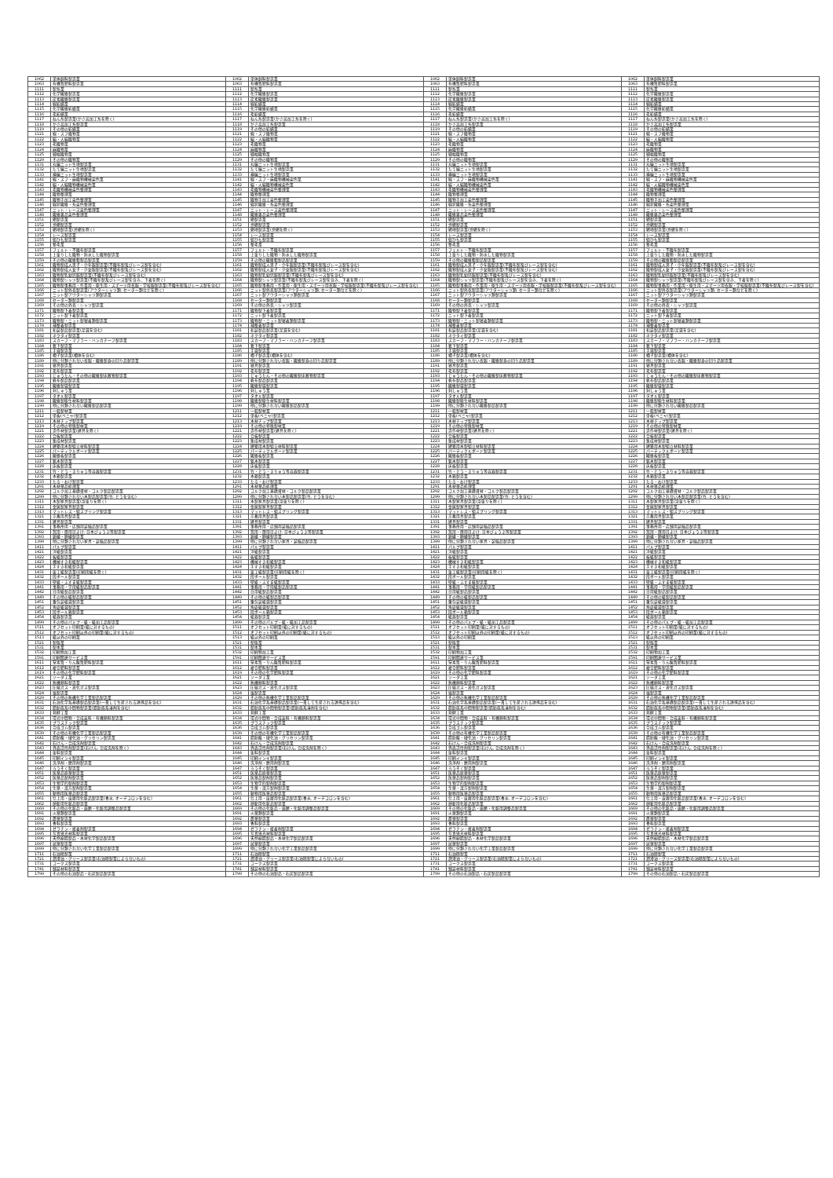| 1062 | 単体飼料製造業 | 1062 | 単体飼料製造業 | 1062 | 単体飼料製造業 | 1062 | 単体飼料製造業 |
| 1063 | 有機質肥料製造業 | 1063 | 有機質肥料製造業 | 1063 | 有機質肥料製造業 | 1063 | 有機質肥料製造業 |
| 1111 | 製糸業 | 1111 | 製糸業 | 1111 | 製糸業 | 1111 | 製糸業 |
| 1112 | 化学繊維製造業 | 1112 | 化学繊維製造業 | 1112 | 化学繊維製造業 | 1112 | 化学繊維製造業 |
| 1113 | 炭素繊維製造業 | 1113 | 炭素繊維製造業 | 1113 | 炭素繊維製造業 | 1113 | 炭素繊維製造業 |
| 1114 | 綿紡績業 | 1114 | 綿紡績業 | 1114 | 綿紡績業 | 1114 | 綿紡績業 |
| 1115 | 化学繊維紡績業 | 1115 | 化学繊維紡績業 | 1115 | 化学繊維紡績業 | 1115 | 化学繊維紡績業 |
| 1116 | 毛紡績業 | 1116 | 毛紡績業 | 1116 | 毛紡績業 | 1116 | 毛紡績業 |
| 1117 | ねん糸製造業(かさ高加工糸を除く) | 1117 | ねん糸製造業(かさ高加工糸を除く) | 1117 | ねん糸製造業(かさ高加工糸を除く) | 1117 | ねん糸製造業(かさ高加工糸を除く) |
| 1118 | かさ高加工糸製造業 | 1118 | かさ高加工糸製造業 | 1118 | かさ高加工糸製造業 | 1118 | かさ高加工糸製造業 |
| 1119 | その他の紡績業 | 1119 | その他の紡績業 | 1119 | その他の紡績業 | 1119 | その他の紡績業 |
| 1121 | 綿・スフ織物業 | 1121 | 綿・スフ織物業 | 1121 | 綿・スフ織物業 | 1121 | 綿・スフ織物業 |
| 1122 | 絹・人絹織物業 | 1122 | 絹・人絹織物業 | 1122 | 絹・人絹織物業 | 1122 | 絹・人絹織物業 |
| 1123 | 毛織物業 | 1123 | 毛織物業 | 1123 | 毛織物業 | 1123 | 毛織物業 |
| 1124 | 麻織物業 | 1124 | 麻織物業 | 1124 | 麻織物業 | 1124 | 麻織物業 |
| 1125 | 細幅織物業 | 1125 | 細幅織物業 | 1125 | 細幅織物業 | 1125 | 細幅織物業 |
| 1129 | その他の織物業 | 1129 | その他の織物業 | 1129 | その他の織物業 | 1129 | その他の織物業 |
| 1131 | 丸編ニット生地製造業 | 1131 | 丸編ニット生地製造業 | 1131 | 丸編ニット生地製造業 | 1131 | 丸編ニット生地製造業 |
| 1132 | たて編ニット生地製造業 | 1132 | たて編ニット生地製造業 | 1132 | たて編ニット生地製造業 | 1132 | たて編ニット生地製造業 |
| 1133 | 横編ニット生地製造業 | 1133 | 横編ニット生地製造業 | 1133 | 横編ニット生地製造業 | 1133 | 横編ニット生地製造業 |
| 1141 | 綿・スフ・麻織物機械染色業 | 1141 | 綿・スフ・麻織物機械染色業 | 1141 | 綿・スフ・麻織物機械染色業 | 1141 | 綿・スフ・麻織物機械染色業 |
| 1142 | 絹・人絹織物機械染色業 | 1142 | 絹・人絹織物機械染色業 | 1142 | 絹・人絹織物機械染色業 | 1142 | 絹・人絹織物機械染色業 |
| 1143 | 毛織物機械染色整理業 | 1143 | 毛織物機械染色整理業 | 1143 | 毛織物機械染色整理業 | 1143 | 毛織物機械染色整理業 |
| 1144 | 織物整理業 | 1144 | 織物整理業 | 1144 | 織物整理業 | 1144 | 織物整理業 |
| 1145 | 織物手加工染色整理業 | 1145 | 織物手加工染色整理業 | 1145 | 織物手加工染色整理業 | 1145 | 織物手加工染色整理業 |
| 1146 | 綿状繊維・糸染色整理業 | 1146 | 綿状繊維・糸染色整理業 | 1146 | 綿状繊維・糸染色整理業 | 1146 | 綿状繊維・糸染色整理業 |
| 1147 | ニット・レース染色整理業 | 1147 | ニット・レース染色整理業 | 1147 | ニット・レース染色整理業 | 1147 | ニット・レース染色整理業 |
| 1148 | 繊維雑品染色整理業 | 1148 | 繊維雑品染色整理業 | 1148 | 繊維雑品染色整理業 | 1148 | 繊維雑品染色整理業 |
| 1151 | 網製造業 | 1151 | 網製造業 | 1151 | 網製造業 | 1151 | 網製造業 |
| 1152 | 漁網製造業 | 1152 | 漁網製造業 | 1152 | 漁網製造業 | 1152 | 漁網製造業 |
| 1153 | 網地製造業(漁網を除く) | 1153 | 網地製造業(漁網を除く) | 1153 | 網地製造業(漁網を除く) | 1153 | 網地製造業(漁網を除く) |
| 1154 | レース製造業 | 1154 | レース製造業 | 1154 | レース製造業 | 1154 | レース製造業 |
| 1155 | 組ひも製造業 | 1155 | 組ひも製造業 | 1155 | 組ひも製造業 | 1155 | 組ひも製造業 |
| 1156 | 整毛業 | 1156 | 整毛業 | 1156 | 整毛業 | 1156 | 整毛業 |
| 1157 | フェルト・不織布製造業 | 1157 | フェルト・不織布製造業 | 1157 | フェルト・不織布製造業 | 1157 | フェルト・不織布製造業 |
| 1158 | 上塗りした織物・防水した織物製造業 | 1158 | 上塗りした織物・防水した織物製造業 | 1158 | 上塗りした織物・防水した織物製造業 | 1158 | 上塗りした織物・防水した織物製造業 |
| 1159 | その他の繊維粗製品製造業 | 1159 | その他の繊維粗製品製造業 | 1159 | その他の繊維粗製品製造業 | 1159 | その他の繊維粗製品製造業 |
| 1161 | 織物製成人男子・少年服製造業(不織布製及びレース製を含む) | 1161 | 織物製成人男子・少年服製造業(不織布製及びレース製を含む) | 1161 | 織物製成人男子・少年服製造業(不織布製及びレース製を含む) | 1161 | 織物製成人男子・少年服製造業(不織布製及びレース製を含む) |
| 1162 | 織物製成人女子・少女服製造業(不織布製及びレース製を含む) | 1162 | 織物製成人女子・少女服製造業(不織布製及びレース製を含む) | 1162 | 織物製成人女子・少女服製造業(不織布製及びレース製を含む) | 1162 | 織物製成人女子・少女服製造業(不織布製及びレース製を含む) |
| 1163 | 織物製乳幼児服製造業(不織布製及びレース製を含む) | 1163 | 織物製乳幼児服製造業(不織布製及びレース製を含む) | 1163 | 織物製乳幼児服製造業(不織布製及びレース製を含む) | 1163 | 織物製乳幼児服製造業(不織布製及びレース製を含む) |
| 1164 | 織物製シャツ製造業(不織布製及びレース製を含み、下着を除く) | 1164 | 織物製シャツ製造業(不織布製及びレース製を含み、下着を除く) | 1164 | 織物製シャツ製造業(不織布製及びレース製を含み、下着を除く) | 1164 | 織物製シャツ製造業(不織布製及びレース製を含み、下着を除く) |
| 1165 | 織物製事務用・作業用・衛生用・スポーツ用衣服・学校服製造業(不織布製及びレース製を含む) | 1165 | 織物製事務用・作業用・衛生用・スポーツ用衣服・学校服製造業(不織布製及びレース製を含む) | 1165 | 織物製事務用・作業用・衛生用・スポーツ用衣服・学校服製造業(不織布製及びレース製を含む) | 1165 | 織物製事務用・作業用・衛生用・スポーツ用衣服・学校服製造業(不織布製及びレース製を含む) |
| 1166 | ニット製外衣製造業(アウターシャツ類, セーター類などを除く) | 1166 | ニット製外衣製造業(アウターシャツ類, セーター類などを除く) | 1166 | ニット製外衣製造業(アウターシャツ類, セーター類などを除く) | 1166 | ニット製外衣製造業(アウターシャツ類, セーター類などを除く) |
| 1167 | ニット製アウターシャツ類製造業 | 1167 | ニット製アウターシャツ類製造業 | 1167 | ニット製アウターシャツ類製造業 | 1167 | ニット製アウターシャツ類製造業 |
| 1168 | セーター類製造業 | 1168 | セーター類製造業 | 1168 | セーター類製造業 | 1168 | セーター類製造業 |
| 1169 | その他の外衣・シャツ製造業 | 1169 | その他の外衣・シャツ製造業 | 1169 | その他の外衣・シャツ製造業 | 1169 | その他の外衣・シャツ製造業 |
| 1171 | 織物製下着製造業 | 1171 | 織物製下着製造業 | 1171 | 織物製下着製造業 | 1171 | 織物製下着製造業 |
| 1172 | ニット製下着製造業 | 1172 | ニット製下着製造業 | 1172 | ニット製下着製造業 | 1172 | ニット製下着製造業 |
| 1173 | 織物製・ニット製寝着類製造業 | 1173 | 織物製・ニット製寝着類製造業 | 1173 | 織物製・ニット製寝着類製造業 | 1173 | 織物製・ニット製寝着類製造業 |
| 1174 | 補整着製造業 | 1174 | 補整着製造業 | 1174 | 補整着製造業 | 1174 | 補整着製造業 |
| 1181 | 和装製品製造業(足袋を含む) | 1181 | 和装製品製造業(足袋を含む) | 1181 | 和装製品製造業(足袋を含む) | 1181 | 和装製品製造業(足袋を含む) |
| 1182 | ネクタイ製造業 | 1182 | ネクタイ製造業 | 1182 | ネクタイ製造業 | 1182 | ネクタイ製造業 |
| 1183 | スカーフ・マフラー・ハンカチーフ製造業 | 1183 | スカーフ・マフラー・ハンカチーフ製造業 | 1183 | スカーフ・マフラー・ハンカチーフ製造業 | 1183 | スカーフ・マフラー・ハンカチーフ製造業 |
| 1184 | 靴下製造業 | 1184 | 靴下製造業 | 1184 | 靴下製造業 | 1184 | 靴下製造業 |
| 1185 | 手袋製造業 | 1185 | 手袋製造業 | 1185 | 手袋製造業 | 1185 | 手袋製造業 |
| 1186 | 帽子製造業(帽体を含む) | 1186 | 帽子製造業(帽体を含む) | 1186 | 帽子製造業(帽体を含む) | 1186 | 帽子製造業(帽体を含む) |
| 1189 | 他に分類されない衣服・繊維製身の回り品製造業 | 1189 | 他に分類されない衣服・繊維製身の回り品製造業 | 1189 | 他に分類されない衣服・繊維製身の回り品製造業 | 1189 | 他に分類されない衣服・繊維製身の回り品製造業 |
| 1191 | 寝具製造業 | 1191 | 寝具製造業 | 1191 | 寝具製造業 | 1191 | 寝具製造業 |
| 1192 | 毛布製造業 | 1192 | 毛布製造業 | 1192 | 毛布製造業 | 1192 | 毛布製造業 |
| 1193 | じゅうたん・その他の繊維製床敷物製造業 | 1193 | じゅうたん・その他の繊維製床敷物製造業 | 1193 | じゅうたん・その他の繊維製床敷物製造業 | 1193 | じゅうたん・その他の繊維製床敷物製造業 |
| 1194 | 帆布製品製造業 | 1194 | 帆布製品製造業 | 1194 | 帆布製品製造業 | 1194 | 帆布製品製造業 |
| 1195 | 繊維製袋製造業 | 1195 | 繊維製袋製造業 | 1195 | 繊維製袋製造業 | 1195 | 繊維製袋製造業 |
| 1196 | 刺しゅう業 | 1196 | 刺しゅう業 | 1196 | 刺しゅう業 | 1196 | 刺しゅう業 |
| 1197 | タオル製造業 | 1197 | タオル製造業 | 1197 | タオル製造業 | 1197 | タオル製造業 |
| 1198 | 繊維製衛生材料製造業 | 1198 | 繊維製衛生材料製造業 | 1198 | 繊維製衛生材料製造業 | 1198 | 繊維製衛生材料製造業 |
| 1199 | 他に分類されない繊維製品製造業 | 1199 | 他に分類されない繊維製品製造業 | 1199 | 他に分類されない繊維製品製造業 | 1199 | 他に分類されない繊維製品製造業 |
| 1211 | 一般製材業 | 1211 | 一般製材業 | 1211 | 一般製材業 | 1211 | 一般製材業 |
| 1212 | 単板(ベニヤ)製造業 | 1212 | 単板(ベニヤ)製造業 | 1212 | 単板(ベニヤ)製造業 | 1212 | 単板(ベニヤ)製造業 |
| 1213 | 木材チップ製造業 | 1213 | 木材チップ製造業 | 1213 | 木材チップ製造業 | 1213 | 木材チップ製造業 |
| 1219 | その他の特殊製材業 | 1219 | その他の特殊製材業 | 1219 | その他の特殊製材業 | 1219 | その他の特殊製材業 |
| 1221 | 造作材製造業(建具を除く) | 1221 | 造作材製造業(建具を除く) | 1221 | 造作材製造業(建具を除く) | 1221 | 造作材製造業(建具を除く) |
| 1222 | 合板製造業 | 1222 | 合板製造業 | 1222 | 合板製造業 | 1222 | 合板製造業 |
| 1223 | 集成材製造業 | 1223 | 集成材製造業 | 1223 | 集成材製造業 | 1223 | 集成材製造業 |
| 1224 | 建築用木製組立材料製造業 | 1224 | 建築用木製組立材料製造業 | 1224 | 建築用木製組立材料製造業 | 1224 | 建築用木製組立材料製造業 |
| 1225 | パーティクルボード製造業 | 1225 | パーティクルボード製造業 | 1225 | パーティクルボード製造業 | 1225 | パーティクルボード製造業 |
| 1226 | 繊維板製造業 | 1226 | 繊維板製造業 | 1226 | 繊維板製造業 | 1226 | 繊維板製造業 |
| 1227 | 銘木製造業 | 1227 | 銘木製造業 | 1227 | 銘木製造業 | 1227 | 銘木製造業 |
| 1228 | 床板製造業 | 1228 | 床板製造業 | 1228 | 床板製造業 | 1228 | 床板製造業 |
| 1231 | 竹・とう・きりゅう等容器製造業 | 1231 | 竹・とう・きりゅう等容器製造業 | 1231 | 竹・とう・きりゅう等容器製造業 | 1231 | 竹・とう・きりゅう等容器製造業 |
| 1232 | 木箱製造業 | 1232 | 木箱製造業 | 1232 | 木箱製造業 | 1232 | 木箱製造業 |
| 1233 | たる・おけ製造業 | 1233 | たる・おけ製造業 | 1233 | たる・おけ製造業 | 1233 | たる・おけ製造業 |
| 1291 | 木材薬品処理業 | 1291 | 木材薬品処理業 | 1291 | 木材薬品処理業 | 1291 | 木材薬品処理業 |
| 1292 | コルク加工基礎資材・コルク製品製造業 | 1292 | コルク加工基礎資材・コルク製品製造業 | 1292 | コルク加工基礎資材・コルク製品製造業 | 1292 | コルク加工基礎資材・コルク製品製造業 |
| 1299 | 他に分類されない木製品製造業(竹, とうを含む) | 1299 | 他に分類されない木製品製造業(竹, とうを含む) | 1299 | 他に分類されない木製品製造業(竹, とうを含む) | 1299 | 他に分類されない木製品製造業(竹, とうを含む) |
| 1311 | 木製家具製造業(漆塗りを除く) | 1311 | 木製家具製造業(漆塗りを除く) | 1311 | 木製家具製造業(漆塗りを除く) | 1311 | 木製家具製造業(漆塗りを除く) |
| 1312 | 金属製家具製造業 | 1312 | 金属製家具製造業 | 1312 | 金属製家具製造業 | 1312 | 金属製家具製造業 |
| 1313 | マットレス・組スプリング製造業 | 1313 | マットレス・組スプリング製造業 | 1313 | マットレス・組スプリング製造業 | 1313 | マットレス・組スプリング製造業 |
| 1321 | 宗教用具製造業 | 1321 | 宗教用具製造業 | 1321 | 宗教用具製造業 | 1321 | 宗教用具製造業 |
| 1331 | 建具製造業 | 1331 | 建具製造業 | 1331 | 建具製造業 | 1331 | 建具製造業 |
| 1391 | 事務所用・店舗用装備品製造業 | 1391 | 事務所用・店舗用装備品製造業 | 1391 | 事務所用・店舗用装備品製造業 | 1391 | 事務所用・店舗用装備品製造業 |
| 1392 | 窓用・扉用日よけ, 日本びょうぶ等製造業 | 1392 | 窓用・扉用日よけ, 日本びょうぶ等製造業 | 1392 | 窓用・扉用日よけ, 日本びょうぶ等製造業 | 1392 | 窓用・扉用日よけ, 日本びょうぶ等製造業 |
| 1393 | 鏡縁・額縁製造業 | 1393 | 鏡縁・額縁製造業 | 1393 | 鏡縁・額縁製造業 | 1393 | 鏡縁・額縁製造業 |
| 1399 | 他に分類されない家具・装備品製造業 | 1399 | 他に分類されない家具・装備品製造業 | 1399 | 他に分類されない家具・装備品製造業 | 1399 | 他に分類されない家具・装備品製造業 |
| 1411 | パルプ製造業 | 1411 | パルプ製造業 | 1411 | パルプ製造業 | 1411 | パルプ製造業 |
| 1421 | 洋紙製造業 | 1421 | 洋紙製造業 | 1421 | 洋紙製造業 | 1421 | 洋紙製造業 |
| 1422 | 板紙製造業 | 1422 | 板紙製造業 | 1422 | 板紙製造業 | 1422 | 板紙製造業 |
| 1423 | 機械すき和紙製造業 | 1423 | 機械すき和紙製造業 | 1423 | 機械すき和紙製造業 | 1423 | 機械すき和紙製造業 |
| 1424 | 手すき和紙製造業 | 1424 | 手すき和紙製造業 | 1424 | 手すき和紙製造業 | 1424 | 手すき和紙製造業 |
| 1431 | 塗工紙製造業(印刷用紙を除く) | 1431 | 塗工紙製造業(印刷用紙を除く) | 1431 | 塗工紙製造業(印刷用紙を除く) | 1431 | 塗工紙製造業(印刷用紙を除く) |
| 1432 | 段ボール製造業 | 1432 | 段ボール製造業 | 1432 | 段ボール製造業 | 1432 | 段ボール製造業 |
| 1433 | 壁紙・ふすま紙製造業 | 1433 | 壁紙・ふすま紙製造業 | 1433 | 壁紙・ふすま紙製造業 | 1433 | 壁紙・ふすま紙製造業 |
| 1441 | 事務用・学用紙製品製造業 | 1441 | 事務用・学用紙製品製造業 | 1441 | 事務用・学用紙製品製造業 | 1441 | 事務用・学用紙製品製造業 |
| 1442 | 日用紙製品製造業 | 1442 | 日用紙製品製造業 | 1442 | 日用紙製品製造業 | 1442 | 日用紙製品製造業 |
| 1449 | その他の紙製品製造業 | 1449 | その他の紙製品製造業 | 1449 | その他の紙製品製造業 | 1449 | その他の紙製品製造業 |
| 1451 | 重包装紙袋製造業 | 1451 | 重包装紙袋製造業 | 1451 | 重包装紙袋製造業 | 1451 | 重包装紙袋製造業 |
| 1452 | 角底紙袋製造業 | 1452 | 角底紙袋製造業 | 1452 | 角底紙袋製造業 | 1452 | 角底紙袋製造業 |
| 1453 | 段ボール箱製造業 | 1453 | 段ボール箱製造業 | 1453 | 段ボール箱製造業 | 1453 | 段ボール箱製造業 |
| 1454 | 紙器製造業 | 1454 | 紙器製造業 | 1454 | 紙器製造業 | 1454 | 紙器製造業 |
| 1499 | その他のパルプ・紙・紙加工品製造業 | 1499 | その他のパルプ・紙・紙加工品製造業 | 1499 | その他のパルプ・紙・紙加工品製造業 | 1499 | その他のパルプ・紙・紙加工品製造業 |
| 1511 | オフセット印刷業(紙に対するもの) | 1511 | オフセット印刷業(紙に対するもの) | 1511 | オフセット印刷業(紙に対するもの) | 1511 | オフセット印刷業(紙に対するもの) |
| 1512 | オフセット印刷以外の印刷業(紙に対するもの) | 1512 | オフセット印刷以外の印刷業(紙に対するもの) | 1512 | オフセット印刷以外の印刷業(紙に対するもの) | 1512 | オフセット印刷以外の印刷業(紙に対するもの) |
| 1513 | 紙以外の印刷業 | 1513 | 紙以外の印刷業 | 1513 | 紙以外の印刷業 | 1513 | 紙以外の印刷業 |
| 1521 | 製版業 | 1521 | 製版業 | 1521 | 製版業 | 1521 | 製版業 |
| 1531 | 製本業 | 1531 | 製本業 | 1531 | 製本業 | 1531 | 製本業 |
| 1532 | 印刷物加工業 | 1532 | 印刷物加工業 | 1532 | 印刷物加工業 | 1532 | 印刷物加工業 |
| 1591 | 印刷関連サービス業 | 1591 | 印刷関連サービス業 | 1591 | 印刷関連サービス業 | 1591 | 印刷関連サービス業 |
| 1611 | 窒素質・りん酸質肥料製造業 | 1611 | 窒素質・りん酸質肥料製造業 | 1611 | 窒素質・りん酸質肥料製造業 | 1611 | 窒素質・りん酸質肥料製造業 |
| 1612 | 複合肥料製造業 | 1612 | 複合肥料製造業 | 1612 | 複合肥料製造業 | 1612 | 複合肥料製造業 |
| 1619 | その他の化学肥料製造業 | 1619 | その他の化学肥料製造業 | 1619 | その他の化学肥料製造業 | 1619 | その他の化学肥料製造業 |
| 1621 | ソーダ工業 | 1621 | ソーダ工業 | 1621 | ソーダ工業 | 1621 | ソーダ工業 |
| 1622 | 無機顔料製造業 | 1622 | 無機顔料製造業 | 1622 | 無機顔料製造業 | 1622 | 無機顔料製造業 |
| 1623 | 圧縮ガス・液化ガス製造業 | 1623 | 圧縮ガス・液化ガス製造業 | 1623 | 圧縮ガス・液化ガス製造業 | 1623 | 圧縮ガス・液化ガス製造業 |
| 1624 | 塩製造業 | 1624 | 塩製造業 | 1624 | 塩製造業 | 1624 | 塩製造業 |
| 1629 | その他の無機化学工業製品製造業 | 1629 | その他の無機化学工業製品製造業 | 1629 | その他の無機化学工業製品製造業 | 1629 | その他の無機化学工業製品製造業 |
| 1631 | 石油化学系基礎製品製造業(一貫して生産される誘導品を含む) | 1631 | 石油化学系基礎製品製造業(一貫して生産される誘導品を含む) | 1631 | 石油化学系基礎製品製造業(一貫して生産される誘導品を含む) | 1631 | 石油化学系基礎製品製造業(一貫して生産される誘導品を含む) |
| 1632 | 脂肪族系中間物製造業(脂肪族系溶剤を含む) | 1632 | 脂肪族系中間物製造業(脂肪族系溶剤を含む) | 1632 | 脂肪族系中間物製造業(脂肪族系溶剤を含む) | 1632 | 脂肪族系中間物製造業(脂肪族系溶剤を含む) |
| 1633 | 発酵工業 | 1633 | 発酵工業 | 1633 | 発酵工業 | 1633 | 発酵工業 |
| 1634 | 環式中間物・合成染料・有機顔料製造業 | 1634 | 環式中間物・合成染料・有機顔料製造業 | 1634 | 環式中間物・合成染料・有機顔料製造業 | 1634 | 環式中間物・合成染料・有機顔料製造業 |
| 1635 | プラスチック製造業 | 1635 | プラスチック製造業 | 1635 | プラスチック製造業 | 1635 | プラスチック製造業 |
| 1636 | 合成ゴム製造業 | 1636 | 合成ゴム製造業 | 1636 | 合成ゴム製造業 | 1636 | 合成ゴム製造業 |
| 1639 | その他の有機化学工業製品製造業 | 1639 | その他の有機化学工業製品製造業 | 1639 | その他の有機化学工業製品製造業 | 1639 | その他の有機化学工業製品製造業 |
| 1641 | 脂肪酸・硬化油・グリセリン製造業 | 1641 | 脂肪酸・硬化油・グリセリン製造業 | 1641 | 脂肪酸・硬化油・グリセリン製造業 | 1641 | 脂肪酸・硬化油・グリセリン製造業 |
| 1642 | 石けん・合成洗剤製造業 | 1642 | 石けん・合成洗剤製造業 | 1642 | 石けん・合成洗剤製造業 | 1642 | 石けん・合成洗剤製造業 |
| 1643 | 界面活性剤製造業(石けん, 合成洗剤を除く) | 1643 | 界面活性剤製造業(石けん, 合成洗剤を除く) | 1643 | 界面活性剤製造業(石けん, 合成洗剤を除く) | 1643 | 界面活性剤製造業(石けん, 合成洗剤を除く) |
| 1644 | 塗料製造業 | 1644 | 塗料製造業 | 1644 | 塗料製造業 | 1644 | 塗料製造業 |
| 1645 | 印刷インキ製造業 | 1645 | 印刷インキ製造業 | 1645 | 印刷インキ製造業 | 1645 | 印刷インキ製造業 |
| 1646 | 洗浄剤・磨用剤製造業 | 1646 | 洗浄剤・磨用剤製造業 | 1646 | 洗浄剤・磨用剤製造業 | 1646 | 洗浄剤・磨用剤製造業 |
| 1647 | ろうそく製造業 | 1647 | ろうそく製造業 | 1647 | ろうそく製造業 | 1647 | ろうそく製造業 |
| 1651 | 医薬品原薬製造業 | 1651 | 医薬品原薬製造業 | 1651 | 医薬品原薬製造業 | 1651 | 医薬品原薬製造業 |
| 1652 | 医薬品製剤製造業 | 1652 | 医薬品製剤製造業 | 1652 | 医薬品製剤製造業 | 1652 | 医薬品製剤製造業 |
| 1653 | 生物学的製剤製造業 | 1653 | 生物学的製剤製造業 | 1653 | 生物学的製剤製造業 | 1653 | 生物学的製剤製造業 |
| 1654 | 生薬・漢方製剤製造業 | 1654 | 生薬・漢方製剤製造業 | 1654 | 生薬・漢方製剤製造業 | 1654 | 生薬・漢方製剤製造業 |
| 1655 | 動物用医薬品製造業 | 1655 | 動物用医薬品製造業 | 1655 | 動物用医薬品製造業 | 1655 | 動物用医薬品製造業 |
| 1661 | 仕上用・皮膚用化粧品製造業(香水, オーデコロンを含む) | 1661 | 仕上用・皮膚用化粧品製造業(香水, オーデコロンを含む) | 1661 | 仕上用・皮膚用化粧品製造業(香水, オーデコロンを含む) | 1661 | 仕上用・皮膚用化粧品製造業(香水, オーデコロンを含む) |
| 1662 | 頭髪用化粧品製造業 | 1662 | 頭髪用化粧品製造業 | 1662 | 頭髪用化粧品製造業 | 1662 | 頭髪用化粧品製造業 |
| 1669 | その他の化粧品・歯磨・化粧用調整品製造業 | 1669 | その他の化粧品・歯磨・化粧用調整品製造業 | 1669 | その他の化粧品・歯磨・化粧用調整品製造業 | 1669 | その他の化粧品・歯磨・化粧用調整品製造業 |
| 1691 | 火薬類製造業 | 1691 | 火薬類製造業 | 1691 | 火薬類製造業 | 1691 | 火薬類製造業 |
| 1692 | 農薬製造業 | 1692 | 農薬製造業 | 1692 | 農薬製造業 | 1692 | 農薬製造業 |
| 1693 | 香料製造業 | 1693 | 香料製造業 | 1693 | 香料製造業 | 1693 | 香料製造業 |
| 1694 | ゼラチン・接着剤製造業 | 1694 | ゼラチン・接着剤製造業 | 1694 | ゼラチン・接着剤製造業 | 1694 | ゼラチン・接着剤製造業 |
| 1695 | 写真感光材料製造業 | 1695 | 写真感光材料製造業 | 1695 | 写真感光材料製造業 | 1695 | 写真感光材料製造業 |
| 1696 | 天然樹脂製品・木材化学製品製造業 | 1696 | 天然樹脂製品・木材化学製品製造業 | 1696 | 天然樹脂製品・木材化学製品製造業 | 1696 | 天然樹脂製品・木材化学製品製造業 |
| 1697 | 試薬製造業 | 1697 | 試薬製造業 | 1697 | 試薬製造業 | 1697 | 試薬製造業 |
| 1699 | 他に分類されない化学工業製品製造業 | 1699 | 他に分類されない化学工業製品製造業 | 1699 | 他に分類されない化学工業製品製造業 | 1699 | 他に分類されない化学工業製品製造業 |
| 1711 | 石油精製業 | 1711 | 石油精製業 | 1711 | 石油精製業 | 1711 | 石油精製業 |
| 1721 | 潤滑油・グリース製造業(石油精製業によらないもの) | 1721 | 潤滑油・グリース製造業(石油精製業によらないもの) | 1721 | 潤滑油・グリース製造業(石油精製業によらないもの) | 1721 | 潤滑油・グリース製造業(石油精製業によらないもの) |
| 1731 | コークス製造業 | 1731 | コークス製造業 | 1731 | コークス製造業 | 1731 | コークス製造業 |
| 1741 | 舗装材料製造業 | 1741 | 舗装材料製造業 | 1741 | 舗装材料製造業 | 1741 | 舗装材料製造業 |
| 1799 | その他の石油製品・石炭製品製造業 | 1799 | その他の石油製品・石炭製品製造業 | 1799 | その他の石油製品・石炭製品製造業 | 1799 | その他の石油製品・石炭製品製造業 |